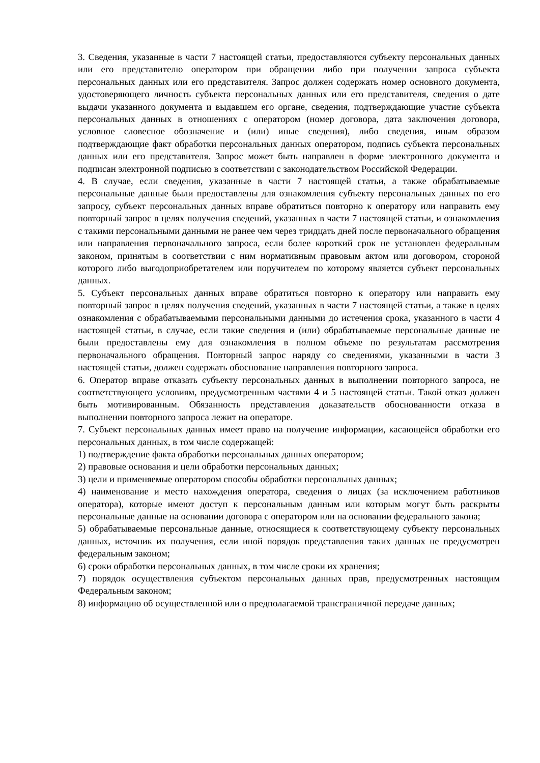3. Сведения, указанные в части 7 настоящей статьи, предоставляются субъекту персональных данных или его представителю оператором при обращении либо при получении запроса субъекта персональных данных или его представителя. Запрос должен содержать номер основного документа, удостоверяющего личность субъекта персональных данных или его представителя, сведения о дате выдачи указанного документа и выдавшем его органе, сведения, подтверждающие участие субъекта персональных данных в отношениях с оператором (номер договора, дата заключения договора, условное словесное обозначение и (или) иные сведения), либо сведения, иным образом подтверждающие факт обработки персональных данных оператором, подпись субъекта персональных данных или его представителя. Запрос может быть направлен в форме электронного документа и подписан электронной подписью в соответствии с законодательством Российской Федерации.
4. В случае, если сведения, указанные в части 7 настоящей статьи, а также обрабатываемые персональные данные были предоставлены для ознакомления субъекту персональных данных по его запросу, субъект персональных данных вправе обратиться повторно к оператору или направить ему повторный запрос в целях получения сведений, указанных в части 7 настоящей статьи, и ознакомления с такими персональными данными не ранее чем через тридцать дней после первоначального обращения или направления первоначального запроса, если более короткий срок не установлен федеральным законом, принятым в соответствии с ним нормативным правовым актом или договором, стороной которого либо выгодоприобретателем или поручителем по которому является субъект персональных данных.
5. Субъект персональных данных вправе обратиться повторно к оператору или направить ему повторный запрос в целях получения сведений, указанных в части 7 настоящей статьи, а также в целях ознакомления с обрабатываемыми персональными данными до истечения срока, указанного в части 4 настоящей статьи, в случае, если такие сведения и (или) обрабатываемые персональные данные не были предоставлены ему для ознакомления в полном объеме по результатам рассмотрения первоначального обращения. Повторный запрос наряду со сведениями, указанными в части 3 настоящей статьи, должен содержать обоснование направления повторного запроса.
6. Оператор вправе отказать субъекту персональных данных в выполнении повторного запроса, не соответствующего условиям, предусмотренным частями 4 и 5 настоящей статьи. Такой отказ должен быть мотивированным. Обязанность представления доказательств обоснованности отказа в выполнении повторного запроса лежит на операторе.
7. Субъект персональных данных имеет право на получение информации, касающейся обработки его персональных данных, в том числе содержащей:
1) подтверждение факта обработки персональных данных оператором;
2) правовые основания и цели обработки персональных данных;
3) цели и применяемые оператором способы обработки персональных данных;
4) наименование и место нахождения оператора, сведения о лицах (за исключением работников оператора), которые имеют доступ к персональным данным или которым могут быть раскрыты персональные данные на основании договора с оператором или на основании федерального закона;
5) обрабатываемые персональные данные, относящиеся к соответствующему субъекту персональных данных, источник их получения, если иной порядок представления таких данных не предусмотрен федеральным законом;
6) сроки обработки персональных данных, в том числе сроки их хранения;
7) порядок осуществления субъектом персональных данных прав, предусмотренных настоящим Федеральным законом;
8) информацию об осуществленной или о предполагаемой трансграничной передаче данных;